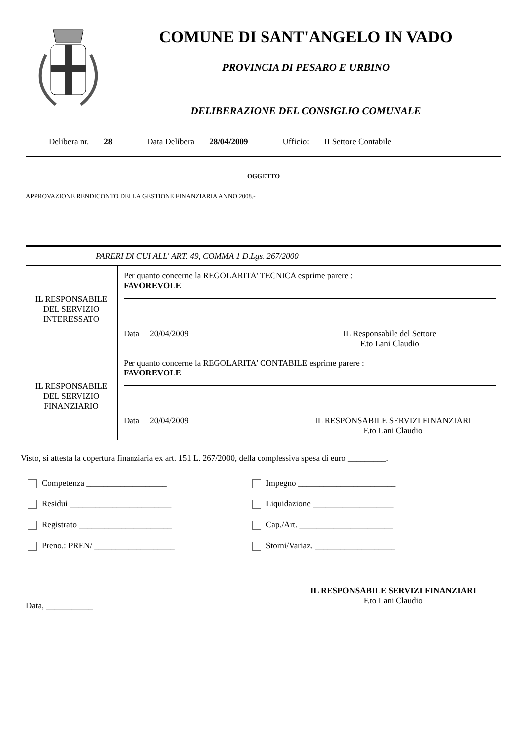COMUNE DI SANT'ANGELO IN VADO
PROVINCIA DI PESARO E URBINO
DELIBERAZIONE DEL CONSIGLIO COMUNALE
Delibera nr. 28 Data Delibera 28/04/2009 Ufficio: II Settore Contabile
OGGETTO
APPROVAZIONE RENDICONTO DELLA GESTIONE FINANZIARIA ANNO 2008.-
PARERI DI CUI ALL' ART. 49, COMMA 1 D.Lgs. 267/2000
| IL RESPONSABILE DEL SERVIZIO INTERESSATO | Per quanto concerne la REGOLARITA' TECNICA esprime parere : FAVOREVOLE Data 20/04/2009 IL Responsabile del Settore F.to Lani Claudio |
| IL RESPONSABILE DEL SERVIZIO FINANZIARIO | Per quanto concerne la REGOLARITA' CONTABILE esprime parere : FAVOREVOLE Data 20/04/2009 IL RESPONSABILE SERVIZI FINANZIARI F.to Lani Claudio |
Visto, si attesta la copertura finanziaria ex art. 151 L. 267/2000, della complessiva spesa di euro _________.
Competenza ___________________
Impegno _______________________
Residui ________________________
Liquidazione ___________________
Registrato ______________________
Cap./Art. ______________________
Preno.: PREN/ ___________________
Storni/Variaz. ___________________
Data, ___________ IL RESPONSABILE SERVIZI FINANZIARI
F.to Lani Claudio